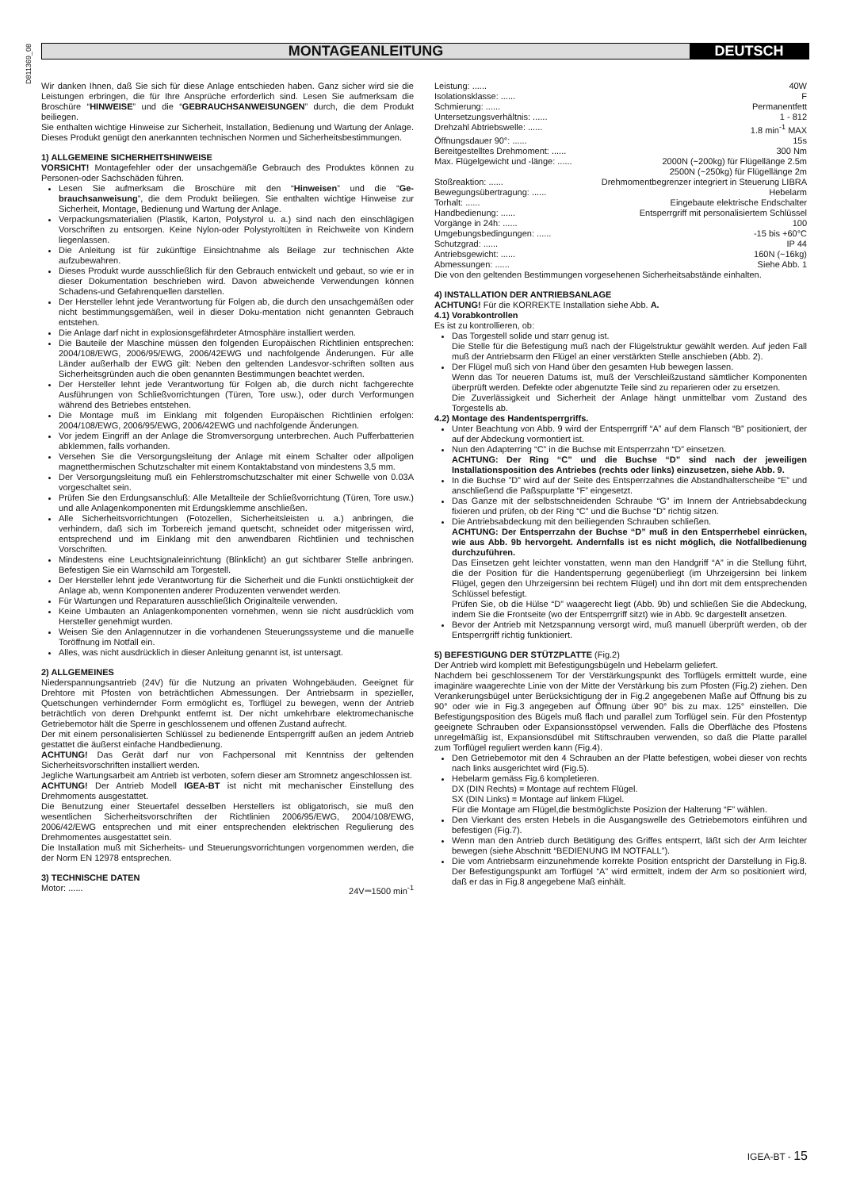D811369_08
MONTAGEANLEITUNG DEUTSCH
Wir danken Ihnen, daß Sie sich für diese Anlage entschieden haben. Ganz sicher wird sie die Leistungen erbringen, die für Ihre Ansprüche erforderlich sind. Lesen Sie aufmerksam die Broschüre “HINWEISE” und die “GEBRAUCHSANWEISUNGEN” durch, die dem Produkt beiliegen.
Sie enthalten wichtige Hinweise zur Sicherheit, Installation, Bedienung und Wartung der Anlage. Dieses Produkt genügt den anerkannten technischen Normen und Sicherheitsbestimmungen.
1) ALLGEMEINE SICHERHEITSHINWEISE
VORSICHT! Montagefehler oder der unsachgemäße Gebrauch des Produktes können zu Personen-oder Sachschäden führen.
Lesen Sie aufmerksam die Broschüre mit den “Hinweisen” und die “Ge-brauchsanweisung”, die dem Produkt beiliegen. Sie enthalten wichtige Hinweise zur Sicherheit, Montage, Bedienung und Wartung der Anlage.
Verpackungsmaterialien (Plastik, Karton, Polystyrol u. a.) sind nach den einschlägigen Vorschriften zu entsorgen. Keine Nylon-oder Polystyroltüten in Reichweite von Kindern liegenlassen.
Die Anleitung ist für zukünftige Einsichtnahme als Beilage zur technischen Akte aufzubewahren.
Dieses Produkt wurde ausschließlich für den Gebrauch entwickelt und gebaut, so wie er in dieser Dokumentation beschrieben wird. Davon abweichende Verwendungen können Schadens-und Gefahrenquellen darstellen.
Der Hersteller lehnt jede Verantwortung für Folgen ab, die durch den unsachgemäßen oder nicht bestimmungsgemäßen, weil in dieser Doku-mentation nicht genannten Gebrauch entstehen.
Die Anlage darf nicht in explosionsgefährdeter Atmosphäre installiert werden.
Die Bauteile der Maschine müssen den folgenden Europäischen Richtlinien entsprechen: 2004/108/EWG, 2006/95/EWG, 2006/42EWG und nachfolgende Änderungen. Für alle Länder außerhalb der EWG gilt: Neben den geltenden Landesvor-schriften sollten aus Sicherheitsgründen auch die oben genannten Bestimmungen beachtet werden.
Der Hersteller lehnt jede Verantwortung für Folgen ab, die durch nicht fachgerechte Ausführungen von Schließvorrichtungen (Türen, Tore usw.), oder durch Verformungen während des Betriebes entstehen.
Die Montage muß im Einklang mit folgenden Europäischen Richtlinien erfolgen: 2004/108/EWG, 2006/95/EWG, 2006/42EWG und nachfolgende Änderungen.
Vor jedem Eingriff an der Anlage die Stromversorgung unterbrechen. Auch Pufferbatterien abklemmen, falls vorhanden.
Versehen Sie die Versorgungsleitung der Anlage mit einem Schalter oder allpoligen magnetthermischen Schutzschalter mit einem Kontaktabstand von mindestens 3,5 mm.
Der Versorgungsleitung muß ein Fehlerstromschutzschalter mit einer Schwelle von 0.03A vorgeschaltet sein.
Prüfen Sie den Erdungsanschluß: Alle Metallteile der Schließvorrichtung (Türen, Tore usw.) und alle Anlagenkomponenten mit Erdungsklemme anschließen.
Alle Sicherheitsvorrichtungen (Fotozellen, Sicherheitsleisten u. a.) anbringen, die verhindern, daß sich im Torbereich jemand quetscht, schneidet oder mitgerissen wird, entsprechend und im Einklang mit den anwendbaren Richtlinien und technischen Vorschriften.
Mindestens eine Leuchtsignaleinrichtung (Blinklicht) an gut sichtbarer Stelle anbringen. Befestigen Sie ein Warnschild am Torgestell.
Der Hersteller lehnt jede Verantwortung für die Sicherheit und die Funkti onstüchtigkeit der Anlage ab, wenn Komponenten anderer Produzenten verwendet werden.
Für Wartungen und Reparaturen ausschließlich Originalteile verwenden.
Keine Umbauten an Anlagenkomponenten vornehmen, wenn sie nicht ausdrücklich vom Hersteller genehmigt wurden.
Weisen Sie den Anlagennutzer in die vorhandenen Steuerungssysteme und die manuelle Toröffnung im Notfall ein.
Alles, was nicht ausdrücklich in dieser Anleitung genannt ist, ist untersagt.
2) ALLGEMEINES
Niederspannungsantrieb (24V) für die Nutzung an privaten Wohngebäuden. Geeignet für Drehtore mit Pfosten von beträchtlichen Abmessungen. Der Antriebsarm in spezieller, Quetschungen verhindernder Form ermöglicht es, Torflügel zu bewegen, wenn der Antrieb beträchtlich von deren Drehpunkt entfernt ist. Der nicht umkehrbare elektromechanische Getriebemotor hält die Sperre in geschlossenem und offenen Zustand aufrecht.
Der mit einem personalisierten Schlüssel zu bedienende Entsperrgriff außen an jedem Antrieb gestattet die äußerst einfache Handbedienung.
ACHTUNG! Das Gerät darf nur von Fachpersonal mit Kenntniss der geltenden Sicherheitsvorschriften installiert werden.
Jegliche Wartungsarbeit am Antrieb ist verboten, sofern dieser am Stromnetz angeschlossen ist.
ACHTUNG! Der Antrieb Modell IGEA-BT ist nicht mit mechanischer Einstellung des Drehmoments ausgestattet.
Die Benutzung einer Steuertafel desselben Herstellers ist obligatorisch, sie muß den wesentlichen Sicherheitsvorschriften der Richtlinien 2006/95/EWG, 2004/108/EWG, 2006/42/EWG entsprechen und mit einer entsprechenden elektrischen Regulierung des Drehmomentes ausgestattet sein.
Die Installation muß mit Sicherheits- und Steuerungsvorrichtungen vorgenommen werden, die der Norm EN 12978 entsprechen.
3) TECHNISCHE DATEN
Motor: ...... 24V⎓1500 min<sup>-1</sup>
Leistung: ...... 40W
Isolationsklasse: ...... F
Schmierung: ...... Permanentfett
Untersetzungsverhältnis: ...... 1 - 812
Drehzahl Abtriebswelle: ...... 1.8 min<sup>-1</sup> MAX
Öffnungsdauer 90°: ...... 15s
Bereitgestelltes Drehmoment: ...... 300 Nm
Max. Flügelgewicht und -länge: ...... 2000N (~200kg) für Flügellänge 2.5m
2500N (~250kg) für Flügellänge 2m
Stoßreaktion: ...... Drehmomentbegrenzer integriert in Steuerung LIBRA
Bewegungsübertragung: ...... Hebelarm
Torhalt: ...... Eingebaute elektrische Endschalter
Handbedienung: ...... Entsperrgriff mit personalisiertem Schlüssel
Vorgänge in 24h: ...... 100
Umgebungsbedingungen: ...... -15 bis +60°C
Schutzgrad: ...... IP 44
Antriebsgewicht: ...... 160N (~16kg)
Abmessungen: ...... Siehe Abb. 1
Die von den geltenden Bestimmungen vorgesehenen Sicherheitsabstände einhalten.
4) INSTALLATION DER ANTRIEBSANLAGE
ACHTUNG! Für die KORREKTE Installation siehe Abb. A.
4.1) Vorabkontrollen
Es ist zu kontrollieren, ob:
Das Torgestell solide und starr genug ist.
Die Stelle für die Befestigung muß nach der Flügelstruktur gewählt werden. Auf jeden Fall muß der Antriebsarm den Flügel an einer verstärkten Stelle anschieben (Abb. 2).
Der Flügel muß sich von Hand über den gesamten Hub bewegen lassen.
Wenn das Tor neueren Datums ist, muß der Verschleißzustand sämtlicher Komponenten überprüft werden. Defekte oder abgenutzte Teile sind zu reparieren oder zu ersetzen.
Die Zuverlässigkeit und Sicherheit der Anlage hängt unmittelbar vom Zustand des Torgestells ab.
4.2) Montage des Handentsperrgriffs.
Unter Beachtung von Abb. 9 wird der Entsperrgriff “A” auf dem Flansch “B” positioniert, der auf der Abdeckung vormontiert ist.
Nun den Adapterring “C” in die Buchse mit Entsperrzahn “D” einsetzen.
ACHTUNG: Der Ring “C” und die Buchse “D” sind nach der jeweiligen Installationsposition des Antriebes (rechts oder links) einzusetzen, siehe Abb. 9.
In die Buchse ”D” wird auf der Seite des Entsperrzahnes die Abstandhalterscheibe “E” und anschließend die Paßspurplatte “F” eingesetzt.
Das Ganze mit der selbstschneidenden Schraube “G” im Innern der Antriebsabdeckung fixieren und prüfen, ob der Ring “C” und die Buchse “D” richtig sitzen.
Die Antriebsabdeckung mit den beiliegenden Schrauben schließen.
ACHTUNG: Der Entsperrzahn der Buchse “D” muß in den Entsperrhebel einrücken, wie aus Abb. 9b hervorgeht. Andernfalls ist es nicht möglich, die Notfallbedienung durchzuführen.
Das Einsetzen geht leichter vonstatten, wenn man den Handgriff “A” in die Stellung führt, die der Position für die Handentsperrung gegenüberliegt (im Uhrzeigersinn bei linkem Flügel, gegen den Uhrzeigersinn bei rechtem Flügel) und ihn dort mit dem entsprechenden Schlüssel befestigt.
Prüfen Sie, ob die Hülse “D” waagerecht liegt (Abb. 9b) und schließen Sie die Abdeckung, indem Sie die Frontseite (wo der Entsperrgriff sitzt) wie in Abb. 9c dargestellt ansetzen.
Bevor der Antrieb mit Netzspannung versorgt wird, muß manuell überprüft werden, ob der Entsperrgriff richtig funktioniert.
5) BEFESTIGUNG DER STÜTZPLATTE (Fig.2)
Der Antrieb wird komplett mit Befestigungsbügeln und Hebelarm geliefert.
Nachdem bei geschlossenem Tor der Verstärkungspunkt des Torflügels ermittelt wurde, eine imaginäre waagerechte Linie von der Mitte der Verstärkung bis zum Pfosten (Fig.2) ziehen. Den Verankerungsbügel unter Berücksichtigung der in Fig.2 angegebenen Maße auf Öffnung bis zu 90° oder wie in Fig.3 angegeben auf Öffnung über 90° bis zu max. 125° einstellen. Die Befestigungsposition des Bügels muß flach und parallel zum Torflügel sein. Für den Pfostentyp geeignete Schrauben oder Expansionsstöpsel verwenden. Falls die Oberfläche des Pfostens unregelmäßig ist, Expansionsdübel mit Stiftschrauben verwenden, so daß die Platte parallel zum Torflügel reguliert werden kann (Fig.4).
Den Getriebemotor mit den 4 Schrauben an der Platte befestigen, wobei dieser von rechts nach links ausgerichtet wird (Fig.5).
Hebelarm gemäss Fig.6 kompletieren.
DX (DIN Rechts) = Montage auf rechtem Flügel.
SX (DIN Links) = Montage auf linkem Flügel.
Für die Montage am Flügel,die bestmöglichste Posizion der Halterung “F” wählen.
Den Vierkant des ersten Hebels in die Ausgangswelle des Getriebemotors einführen und befestigen (Fig.7).
Wenn man den Antrieb durch Betätigung des Griffes entsperrt, läßt sich der Arm leichter bewegen (siehe Abschnitt “BEDIENUNG IM NOTFALL”).
Die vom Antriebsarm einzunehmende korrekte Position entspricht der Darstellung in Fig.8. Der Befestigungspunkt am Torflügel “A” wird ermittelt, indem der Arm so positioniert wird, daß er das in Fig.8 angegebene Maß einhält.
IGEA-BT - 15